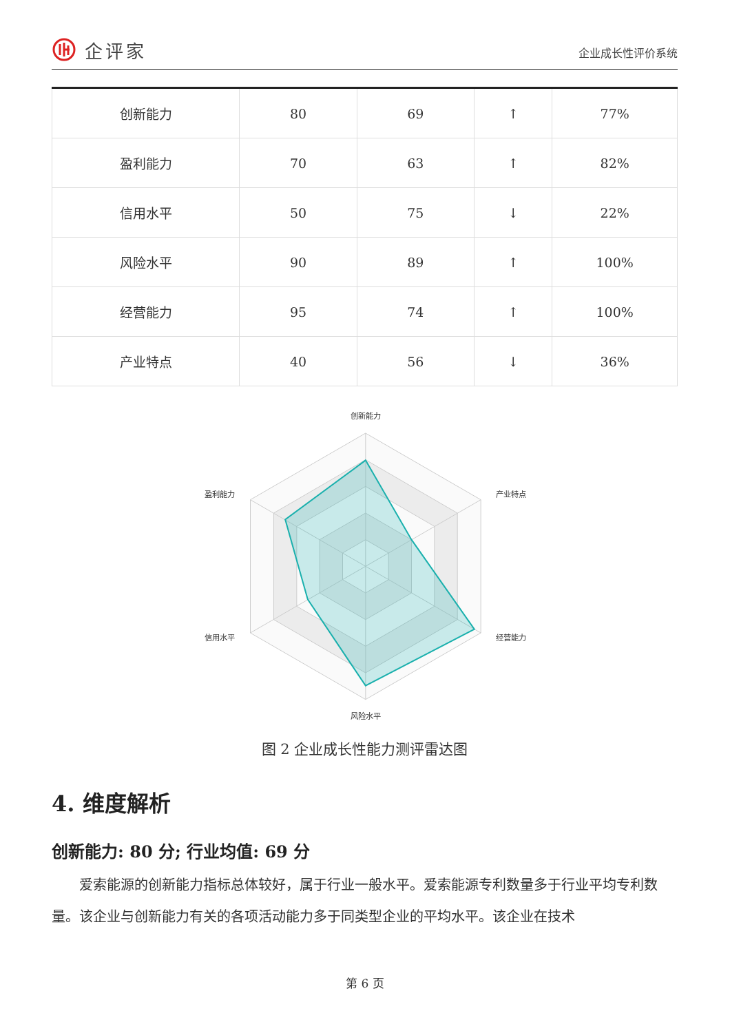企评家
企业成长性评价系统
| 创新能力 | 80 | 69 | ↑ | 77% |
| 盈利能力 | 70 | 63 | ↑ | 82% |
| 信用水平 | 50 | 75 | ↓ | 22% |
| 风险水平 | 90 | 89 | ↑ | 100% |
| 经营能力 | 95 | 74 | ↑ | 100% |
| 产业特点 | 40 | 56 | ↓ | 36% |
创新能力
产业特点
经营能力
风险水平
信用水平
盈利能力
图 2 企业成长性能力测评雷达图
4. 维度解析
创新能力: 80 分; 行业均值: 69 分
爱索能源的创新能力指标总体较好，属于行业一般水平。爱索能源专利数量多于行业平均专利数量。该企业与创新能力有关的各项活动能力多于同类型企业的平均水平。该企业在技术
第 6 页